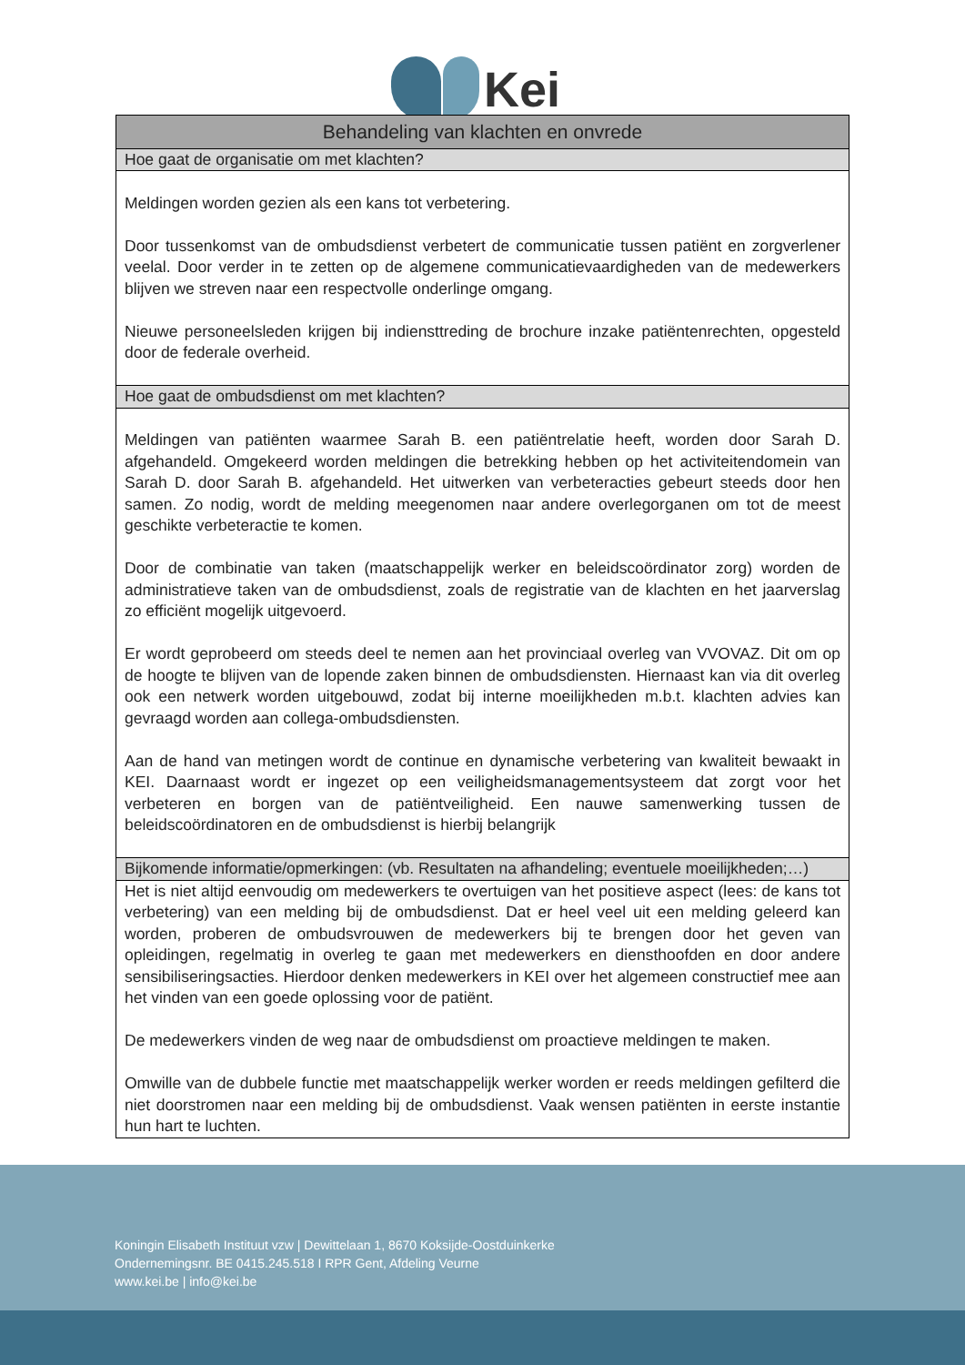Kei
| Behandeling van klachten en onvrede |
| --- |
| Hoe gaat de organisatie om met klachten? |
| Meldingen worden gezien als een kans tot verbetering. Door tussenkomst van de ombudsdienst verbetert de communicatie tussen patiënt en zorgverlener veelal. Door verder in te zetten op de algemene communicatievaardigheden van de medewerkers blijven we streven naar een respectvolle onderlinge omgang. Nieuwe personeelsleden krijgen bij indiensttreding de brochure inzake patiëntenrechten, opgesteld door de federale overheid. |
| Hoe gaat de ombudsdienst om met klachten? |
| Meldingen van patiënten waarmee Sarah B. een patiëntrelatie heeft, worden door Sarah D. afgehandeld. Omgekeerd worden meldingen die betrekking hebben op het activiteitendomein van Sarah D. door Sarah B. afgehandeld. Het uitwerken van verbeteracties gebeurt steeds door hen samen. Zo nodig, wordt de melding meegenomen naar andere overlegorganen om tot de meest geschikte verbeteractie te komen. Door de combinatie van taken (maatschappelijk werker en beleidscoördinator zorg) worden de administratieve taken van de ombudsdienst, zoals de registratie van de klachten en het jaarverslag zo efficiënt mogelijk uitgevoerd. Er wordt geprobeerd om steeds deel te nemen aan het provinciaal overleg van VVOVAZ. Dit om op de hoogte te blijven van de lopende zaken binnen de ombudsdiensten. Hiernaast kan via dit overleg ook een netwerk worden uitgebouwd, zodat bij interne moeilijkheden m.b.t. klachten advies kan gevraagd worden aan collega-ombudsdiensten. Aan de hand van metingen wordt de continue en dynamische verbetering van kwaliteit bewaakt in KEI. Daarnaast wordt er ingezet op een veiligheidsmanagementsysteem dat zorgt voor het verbeteren en borgen van de patiëntveiligheid. Een nauwe samenwerking tussen de beleidscoördinatoren en de ombudsdienst is hierbij belangrijk |
| Bijkomende informatie/opmerkingen: (vb. Resultaten na afhandeling; eventuele moeilijkheden;…) |
| Het is niet altijd eenvoudig om medewerkers te overtuigen van het positieve aspect (lees: de kans tot verbetering) van een melding bij de ombudsdienst. Dat er heel veel uit een melding geleerd kan worden, proberen de ombudsvrouwen de medewerkers bij te brengen door het geven van opleidingen, regelmatig in overleg te gaan met medewerkers en diensthoofden en door andere sensibiliseringsacties. Hierdoor denken medewerkers in KEI over het algemeen constructief mee aan het vinden van een goede oplossing voor de patiënt. De medewerkers vinden de weg naar de ombudsdienst om proactieve meldingen te maken. Omwille van de dubbele functie met maatschappelijk werker worden er reeds meldingen gefilterd die niet doorstromen naar een melding bij de ombudsdienst. Vaak wensen patiënten in eerste instantie hun hart te luchten. |
Koningin Elisabeth Instituut vzw | Dewittelaan 1, 8670 Koksijde-Oostduinkerke
Ondernemingsnr. BE 0415.245.518 I RPR Gent, Afdeling Veurne
www.kei.be | info@kei.be